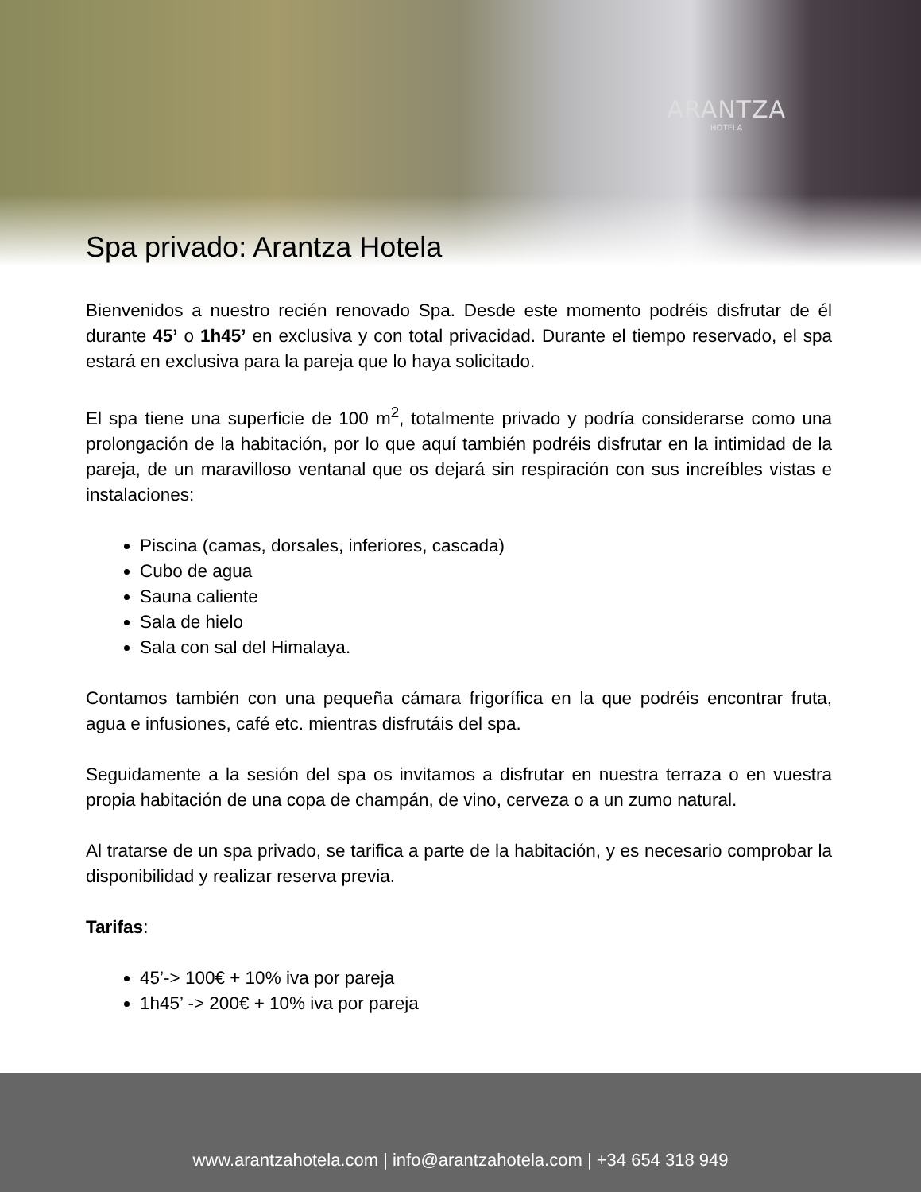ARANTZA
HOTELA
Spa privado: Arantza Hotela
Bienvenidos a nuestro recién renovado Spa. Desde este momento podréis disfrutar de él durante 45’ o 1h45’ en exclusiva y con total privacidad. Durante el tiempo reservado, el spa estará en exclusiva para la pareja que lo haya solicitado.
El spa tiene una superficie de 100 m<sup>2</sup>, totalmente privado y podría considerarse como una prolongación de la habitación, por lo que aquí también podréis disfrutar en la intimidad de la pareja, de un maravilloso ventanal que os dejará sin respiración con sus increíbles vistas e instalaciones:
Piscina (camas, dorsales, inferiores, cascada)
Cubo de agua
Sauna caliente
Sala de hielo
Sala con sal del Himalaya.
Contamos también con una pequeña cámara frigorífica en la que podréis encontrar fruta, agua e infusiones, café etc. mientras disfrutáis del spa.
Seguidamente a la sesión del spa os invitamos a disfrutar en nuestra terraza o en vuestra propia habitación de una copa de champán, de vino, cerveza o a un zumo natural.
Al tratarse de un spa privado, se tarifica a parte de la habitación, y es necesario comprobar la disponibilidad y realizar reserva previa.
Tarifas:
45’-> 100€ + 10% iva por pareja
1h45’ -> 200€ + 10% iva por pareja
www.arantzahotela.com | info@arantzahotela.com | +34 654 318 949